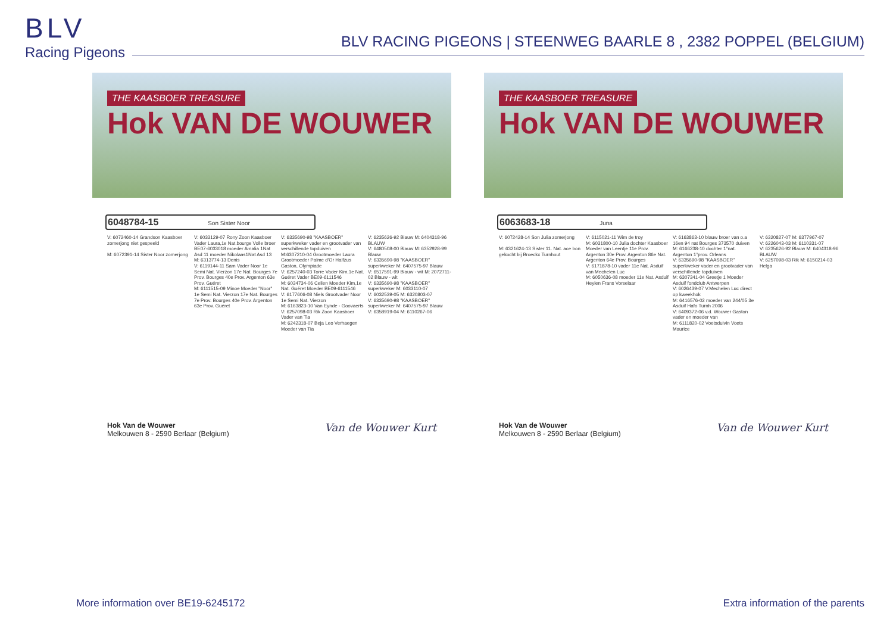BLV
Racing Pigeons
BLV RACING PIGEONS | STEENWEG BAARLE 8 , 2382 POPPEL (BELGIUM)
THE KAASBOER TREASURE
Hok VAN DE WOUWER
6048784-15 Son Sister Noor
V: 6072460-14 Grandson Kaasboer zomerjong niet gespeeld
M: 6072391-14 Sister Noor zomerjong
V: 6033129-07 Rony Zoon Kaasboer Vader Laura,1e Nat.bourge Volle broer BE07-6033018 moeder Amalia 1Nat Asd 11 moeder Nikolaas1Nat Asd 13
M: 6313774-13 Denis
V: 6119144-11 Sam Vader Noor 1e Semi Nat. Vierzon 17e Nat. Bourges 7e Prov. Bourges 40e Prov. Argenton 63e Prov. Guéret
M: 6111515-09 Minoe Moeder "Noor" 1e Semi Nat. Vierzon 17e Nat. Bourges 7e Prov. Bourges 40e Prov. Argenton 63e Prov. Guéret
V: 6335690-98 "KAASBOER" superkweker vader en grootvader van verschillende topduiven
M:6307210-04 Grootmoeder Laura Grootmoeder Palme d'Or Halfzus Gaston, Olympiade
V: 6257240-03 Torre Vader Kim,1e Nat. Guéret Vader BE09-6111546
M: 6034734-06 Celien Moeder Kim,1e Nat. Guéret Moeder BE09-6111546
V: 6177606-08 Niels Grootvader Noor 1e Semi Nat. Vierzon
M: 6163823-10 Van Eynde - Goovaerts
V: 6257098-03 Rik Zoon Kaasboer Vader van Tia
M: 6242318-07 Beja Leo Verhaegen Moeder van Tia
V: 6235626-92 Blauw M: 6404318-96 BLAUW
V: 6480508-00 Blauw M: 6352928-99 Blauw
V: 6335690-98 "KAASBOER" superkweker M: 6407575-97 Blauw
V: 6517591-99 Blauw - wit M: 2072711-02 Blauw - wit
V: 6335690-98 "KAASBOER" superkweker M: 6033110-07
V: 6032539-05 M: 6320803-07
V: 6335690-98 "KAASBOER" superkweker M: 6407575-97 Blauw
V: 6358919-04 M: 6110267-06
Hok Van de Wouwer
Melkouwen 8 - 2590 Berlaar (Belgium)
Van de Wouwer Kurt
THE KAASBOER TREASURE
Hok VAN DE WOUWER
6063683-18 Juna
V: 6072428-14 Son Julia zomerjong
M: 6321624-13 Sister 11. Nat. ace bon gekocht bij Broeckx Turnhout
V: 6115021-11 Wim de troy
M: 6031800-10 Julia dochter Kaasboer Moeder van Leentje 11e Prov. Argenton 30e Prov. Argenton 86e Nat. Argenton 64e Prov. Bourges
V: 6171878-10 vader 11e Nat. Asduif van Mechelen Luc
M: 6050636-08 moeder 11e Nat. Asduif Heylen Frans Vorselaar
V: 6163863-10 blauw broer van o.a 16en 94 nat Bourges 373570 duiven
M: 6166238-10 dochter 1°nat. Argenton 1°prov. Orleans
V: 6335690-98 "KAASBOER" superkweker vader en grootvader van verschillende topduiven
M: 6307341-04 Greetje 1 Moeder Asduif fondclub Antwerpen
V: 6026439-07 V.Mechelen Luc direct op kweekhok
M: 6416576-02 moeder van 244/05 3e Asduif Hafo Turnh 2006
V: 6409372-06 v.d. Wouwer Gaston vader en moeder van
M: 6111820-02 Voetsduivin Voets Maurice
V: 6320827-07 M: 6377967-07
V: 6226043-03 M: 6110331-07
V: 6235626-92 Blauw M: 6404318-96 BLAUW
V: 6257098-03 Rik M: 6150214-03 Helga
Hok Van de Wouwer
Melkouwen 8 - 2590 Berlaar (Belgium)
Van de Wouwer Kurt
More information over BE19-6245172 Extra information of the parents